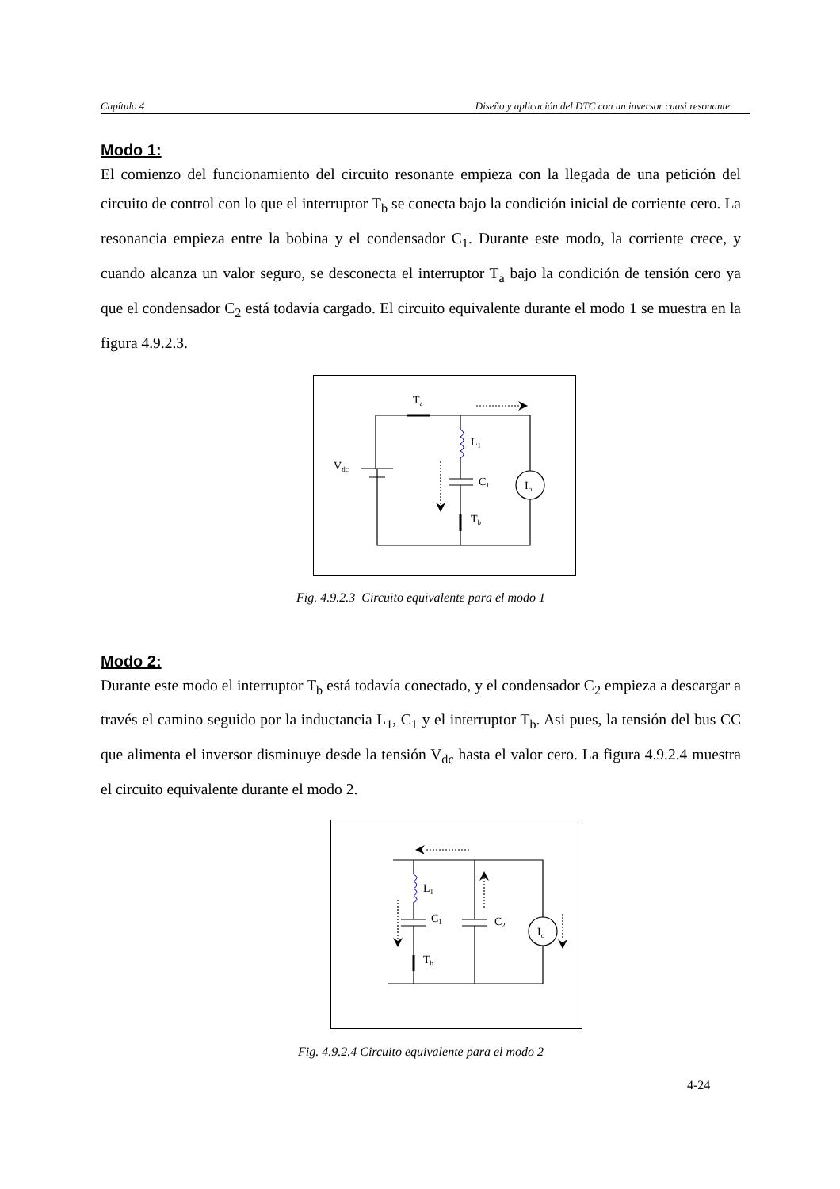Capítulo 4 Diseño y aplicación del DTC con un inversor cuasi resonante
Modo 1:
El comienzo del funcionamiento del circuito resonante empieza con la llegada de una petición del circuito de control con lo que el interruptor T<sub>b</sub> se conecta bajo la condición inicial de corriente cero. La resonancia empieza entre la bobina y el condensador C<sub>1</sub>. Durante este modo, la corriente crece, y cuando alcanza un valor seguro, se desconecta el interruptor T<sub>a</sub> bajo la condición de tensión cero ya que el condensador C<sub>2</sub> está todavía cargado. El circuito equivalente durante el modo 1 se muestra en la figura 4.9.2.3.
Ta
L1
C1
Tb
Vdc
Io
Fig. 4.9.2.3 Circuito equivalente para el modo 1
Modo 2:
Durante este modo el interruptor T<sub>b</sub> está todavía conectado, y el condensador C<sub>2</sub> empieza a descargar a través el camino seguido por la inductancia L<sub>1</sub>, C<sub>1</sub> y el interruptor T<sub>b</sub>. Asi pues, la tensión del bus CC que alimenta el inversor disminuye desde la tensión V<sub>dc</sub> hasta el valor cero. La figura 4.9.2.4 muestra el circuito equivalente durante el modo 2.
L1
C1
C2
Tb
Io
Fig. 4.9.2.4 Circuito equivalente para el modo 2
4-24